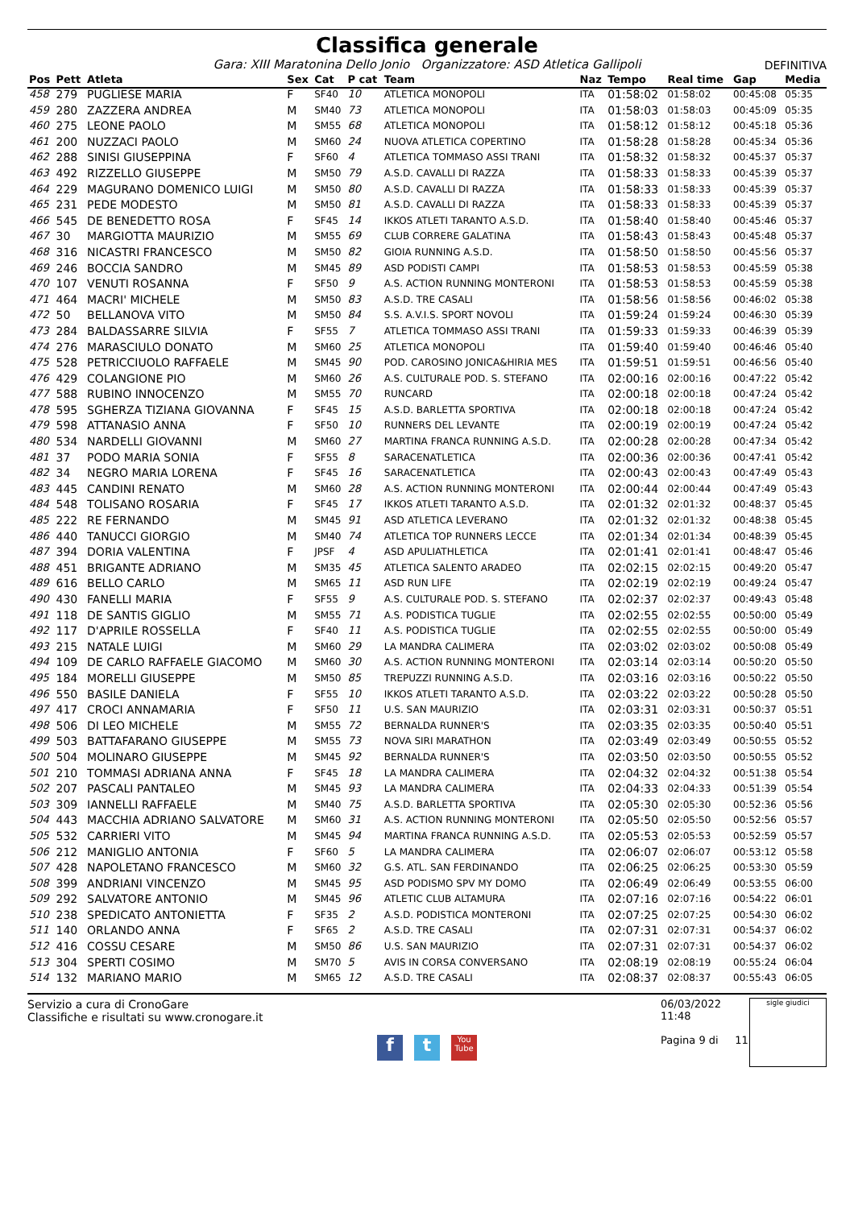Classifica generale
Gara: XIII Maratonina Dello Jonio Organizzatore: ASD Atletica Gallipoli DEFINITIVA
| Pos | Pett | Atleta | Sex | Cat | P cat | Team | Naz | Tempo | Real time | Gap | Media |
| --- | --- | --- | --- | --- | --- | --- | --- | --- | --- | --- | --- |
| 458 | 279 | PUGLIESE MARIA | F | SF40 | 10 | ATLETICA MONOPOLI | ITA | 01:58:02 | 01:58:02 | 00:45:08 | 05:35 |
| 459 | 280 | ZAZZERA ANDREA | M | SM40 | 73 | ATLETICA MONOPOLI | ITA | 01:58:03 | 01:58:03 | 00:45:09 | 05:35 |
| 460 | 275 | LEONE PAOLO | M | SM55 | 68 | ATLETICA MONOPOLI | ITA | 01:58:12 | 01:58:12 | 00:45:18 | 05:36 |
| 461 | 200 | NUZZACI PAOLO | M | SM60 | 24 | NUOVA ATLETICA COPERTINO | ITA | 01:58:28 | 01:58:28 | 00:45:34 | 05:36 |
| 462 | 288 | SINISI GIUSEPPINA | F | SF60 | 4 | ATLETICA TOMMASO ASSI TRANI | ITA | 01:58:32 | 01:58:32 | 00:45:37 | 05:37 |
| 463 | 492 | RIZZELLO GIUSEPPE | M | SM50 | 79 | A.S.D. CAVALLI DI RAZZA | ITA | 01:58:33 | 01:58:33 | 00:45:39 | 05:37 |
| 464 | 229 | MAGURANO DOMENICO LUIGI | M | SM50 | 80 | A.S.D. CAVALLI DI RAZZA | ITA | 01:58:33 | 01:58:33 | 00:45:39 | 05:37 |
| 465 | 231 | PEDE MODESTO | M | SM50 | 81 | A.S.D. CAVALLI DI RAZZA | ITA | 01:58:33 | 01:58:33 | 00:45:39 | 05:37 |
| 466 | 545 | DE BENEDETTO ROSA | F | SF45 | 14 | IKKOS ATLETI TARANTO A.S.D. | ITA | 01:58:40 | 01:58:40 | 00:45:46 | 05:37 |
| 467 | 30 | MARGIOTTA MAURIZIO | M | SM55 | 69 | CLUB CORRERE GALATINA | ITA | 01:58:43 | 01:58:43 | 00:45:48 | 05:37 |
| 468 | 316 | NICASTRI FRANCESCO | M | SM50 | 82 | GIOIA RUNNING A.S.D. | ITA | 01:58:50 | 01:58:50 | 00:45:56 | 05:37 |
| 469 | 246 | BOCCIA SANDRO | M | SM45 | 89 | ASD PODISTI CAMPI | ITA | 01:58:53 | 01:58:53 | 00:45:59 | 05:38 |
| 470 | 107 | VENUTI ROSANNA | F | SF50 | 9 | A.S. ACTION RUNNING MONTERONI | ITA | 01:58:53 | 01:58:53 | 00:45:59 | 05:38 |
| 471 | 464 | MACRI' MICHELE | M | SM50 | 83 | A.S.D. TRE CASALI | ITA | 01:58:56 | 01:58:56 | 00:46:02 | 05:38 |
| 472 | 50 | BELLANOVA VITO | M | SM50 | 84 | S.S. A.V.I.S. SPORT NOVOLI | ITA | 01:59:24 | 01:59:24 | 00:46:30 | 05:39 |
| 473 | 284 | BALDASSARRE SILVIA | F | SF55 | 7 | ATLETICA TOMMASO ASSI TRANI | ITA | 01:59:33 | 01:59:33 | 00:46:39 | 05:39 |
| 474 | 276 | MARASCIULO DONATO | M | SM60 | 25 | ATLETICA MONOPOLI | ITA | 01:59:40 | 01:59:40 | 00:46:46 | 05:40 |
| 475 | 528 | PETRICCIUOLO RAFFAELE | M | SM45 | 90 | POD. CAROSINO JONICA&HIRIA MES | ITA | 01:59:51 | 01:59:51 | 00:46:56 | 05:40 |
| 476 | 429 | COLANGIONE PIO | M | SM60 | 26 | A.S. CULTURALE POD. S. STEFANO | ITA | 02:00:16 | 02:00:16 | 00:47:22 | 05:42 |
| 477 | 588 | RUBINO INNOCENZO | M | SM55 | 70 | RUNCARD | ITA | 02:00:18 | 02:00:18 | 00:47:24 | 05:42 |
| 478 | 595 | SGHERZA TIZIANA GIOVANNA | F | SF45 | 15 | A.S.D. BARLETTA SPORTIVA | ITA | 02:00:18 | 02:00:18 | 00:47:24 | 05:42 |
| 479 | 598 | ATTANASIO ANNA | F | SF50 | 10 | RUNNERS DEL LEVANTE | ITA | 02:00:19 | 02:00:19 | 00:47:24 | 05:42 |
| 480 | 534 | NARDELLI GIOVANNI | M | SM60 | 27 | MARTINA FRANCA RUNNING A.S.D. | ITA | 02:00:28 | 02:00:28 | 00:47:34 | 05:42 |
| 481 | 37 | PODO MARIA SONIA | F | SF55 | 8 | SARACENATLETICA | ITA | 02:00:36 | 02:00:36 | 00:47:41 | 05:42 |
| 482 | 34 | NEGRO MARIA LORENA | F | SF45 | 16 | SARACENATLETICA | ITA | 02:00:43 | 02:00:43 | 00:47:49 | 05:43 |
| 483 | 445 | CANDINI RENATO | M | SM60 | 28 | A.S. ACTION RUNNING MONTERONI | ITA | 02:00:44 | 02:00:44 | 00:47:49 | 05:43 |
| 484 | 548 | TOLISANO ROSARIA | F | SF45 | 17 | IKKOS ATLETI TARANTO A.S.D. | ITA | 02:01:32 | 02:01:32 | 00:48:37 | 05:45 |
| 485 | 222 | RE FERNANDO | M | SM45 | 91 | ASD ATLETICA LEVERANO | ITA | 02:01:32 | 02:01:32 | 00:48:38 | 05:45 |
| 486 | 440 | TANUCCI GIORGIO | M | SM40 | 74 | ATLETICA TOP RUNNERS LECCE | ITA | 02:01:34 | 02:01:34 | 00:48:39 | 05:45 |
| 487 | 394 | DORIA VALENTINA | F | JPSF | 4 | ASD APULIATHLETICA | ITA | 02:01:41 | 02:01:41 | 00:48:47 | 05:46 |
| 488 | 451 | BRIGANTE ADRIANO | M | SM35 | 45 | ATLETICA SALENTO ARADEO | ITA | 02:02:15 | 02:02:15 | 00:49:20 | 05:47 |
| 489 | 616 | BELLO CARLO | M | SM65 | 11 | ASD RUN LIFE | ITA | 02:02:19 | 02:02:19 | 00:49:24 | 05:47 |
| 490 | 430 | FANELLI MARIA | F | SF55 | 9 | A.S. CULTURALE POD. S. STEFANO | ITA | 02:02:37 | 02:02:37 | 00:49:43 | 05:48 |
| 491 | 118 | DE SANTIS GIGLIO | M | SM55 | 71 | A.S. PODISTICA TUGLIE | ITA | 02:02:55 | 02:02:55 | 00:50:00 | 05:49 |
| 492 | 117 | D'APRILE ROSSELLA | F | SF40 | 11 | A.S. PODISTICA TUGLIE | ITA | 02:02:55 | 02:02:55 | 00:50:00 | 05:49 |
| 493 | 215 | NATALE LUIGI | M | SM60 | 29 | LA MANDRA CALIMERA | ITA | 02:03:02 | 02:03:02 | 00:50:08 | 05:49 |
| 494 | 109 | DE CARLO RAFFAELE GIACOMO | M | SM60 | 30 | A.S. ACTION RUNNING MONTERONI | ITA | 02:03:14 | 02:03:14 | 00:50:20 | 05:50 |
| 495 | 184 | MORELLI GIUSEPPE | M | SM50 | 85 | TREPUZZI RUNNING A.S.D. | ITA | 02:03:16 | 02:03:16 | 00:50:22 | 05:50 |
| 496 | 550 | BASILE DANIELA | F | SF55 | 10 | IKKOS ATLETI TARANTO A.S.D. | ITA | 02:03:22 | 02:03:22 | 00:50:28 | 05:50 |
| 497 | 417 | CROCI ANNAMARIA | F | SF50 | 11 | U.S. SAN MAURIZIO | ITA | 02:03:31 | 02:03:31 | 00:50:37 | 05:51 |
| 498 | 506 | DI LEO MICHELE | M | SM55 | 72 | BERNALDA RUNNER'S | ITA | 02:03:35 | 02:03:35 | 00:50:40 | 05:51 |
| 499 | 503 | BATTAFARANO GIUSEPPE | M | SM55 | 73 | NOVA SIRI MARATHON | ITA | 02:03:49 | 02:03:49 | 00:50:55 | 05:52 |
| 500 | 504 | MOLINARO GIUSEPPE | M | SM45 | 92 | BERNALDA RUNNER'S | ITA | 02:03:50 | 02:03:50 | 00:50:55 | 05:52 |
| 501 | 210 | TOMMASI ADRIANA ANNA | F | SF45 | 18 | LA MANDRA CALIMERA | ITA | 02:04:32 | 02:04:32 | 00:51:38 | 05:54 |
| 502 | 207 | PASCALI PANTALEO | M | SM45 | 93 | LA MANDRA CALIMERA | ITA | 02:04:33 | 02:04:33 | 00:51:39 | 05:54 |
| 503 | 309 | IANNELLI RAFFAELE | M | SM40 | 75 | A.S.D. BARLETTA SPORTIVA | ITA | 02:05:30 | 02:05:30 | 00:52:36 | 05:56 |
| 504 | 443 | MACCHIA ADRIANO SALVATORE | M | SM60 | 31 | A.S. ACTION RUNNING MONTERONI | ITA | 02:05:50 | 02:05:50 | 00:52:56 | 05:57 |
| 505 | 532 | CARRIERI VITO | M | SM45 | 94 | MARTINA FRANCA RUNNING A.S.D. | ITA | 02:05:53 | 02:05:53 | 00:52:59 | 05:57 |
| 506 | 212 | MANIGLIO ANTONIA | F | SF60 | 5 | LA MANDRA CALIMERA | ITA | 02:06:07 | 02:06:07 | 00:53:12 | 05:58 |
| 507 | 428 | NAPOLETANO FRANCESCO | M | SM60 | 32 | G.S. ATL. SAN FERDINANDO | ITA | 02:06:25 | 02:06:25 | 00:53:30 | 05:59 |
| 508 | 399 | ANDRIANI VINCENZO | M | SM45 | 95 | ASD PODISMO SPV MY DOMO | ITA | 02:06:49 | 02:06:49 | 00:53:55 | 06:00 |
| 509 | 292 | SALVATORE ANTONIO | M | SM45 | 96 | ATLETIC CLUB ALTAMURA | ITA | 02:07:16 | 02:07:16 | 00:54:22 | 06:01 |
| 510 | 238 | SPEDICATO ANTONIETTA | F | SF35 | 2 | A.S.D. PODISTICA MONTERONI | ITA | 02:07:25 | 02:07:25 | 00:54:30 | 06:02 |
| 511 | 140 | ORLANDO ANNA | F | SF65 | 2 | A.S.D. TRE CASALI | ITA | 02:07:31 | 02:07:31 | 00:54:37 | 06:02 |
| 512 | 416 | COSSU CESARE | M | SM50 | 86 | U.S. SAN MAURIZIO | ITA | 02:07:31 | 02:07:31 | 00:54:37 | 06:02 |
| 513 | 304 | SPERTI COSIMO | M | SM70 | 5 | AVIS IN CORSA CONVERSANO | ITA | 02:08:19 | 02:08:19 | 00:55:24 | 06:04 |
| 514 | 132 | MARIANO MARIO | M | SM65 | 12 | A.S.D. TRE CASALI | ITA | 02:08:37 | 02:08:37 | 00:55:43 | 06:05 |
Servizio a cura di CronoGare
Classifiche e risultati su www.cronogare.it
06/03/2022 11:48
Pagina 9 di 11
sigle giudici
f t
You Tube